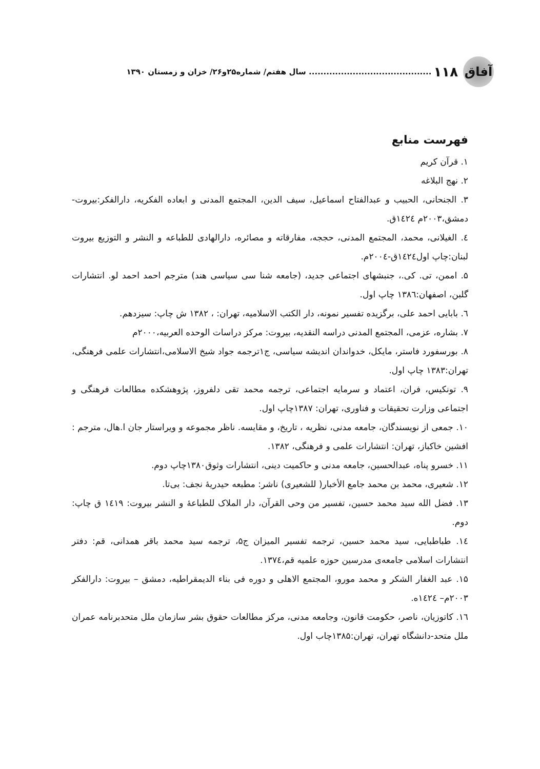آفاق
۱۱۸.......................................... سال هفتم/ شماره۲۵و۲۶/ خزان و زمستان ۱۳۹۰
فهرست منابع
۱. قرآن کریم
۲. نهج البلاغه
۳. الجنحانی، الحبیب و عبدالفتاح اسماعیل، سیف الدین، المجتمع المدنی و ابعاده الفکریه، دارالفکر:بیروت- دمشق،۲۰۰۳م ۱٤۲٤ق.
٤. الغیلانی، محمد، المجتمع المدنی، حججه، مفارقاته و مصائره، دارالهادی للطباعه و النشر و التوزیع بیروت لبنان:چاپ اول۱٤۲٤ق-۲۰۰٤م.
۵. اممن، تی. کی.، جنبشهای اجتماعی جدید، (جامعه شنا سی سیاسی هند) مترجم احمد احمد لو. انتشارات گلبن، اصفهان:۱۳۸٦ چاپ اول.
٦. بابایی احمد علی، برگزیده تفسیر نمونه، دار الکتب الاسلامیه، تهران: ، ۱۳۸۲ ش چاپ: سیزدهم.
۷. بشاره، عزمی، المجتمع المدنی دراسه النقدیه، بیروت: مرکز دراسات الوحده العربیه،۲۰۰۰م
۸. بورسفورد فاستر، مایکل، خدواندان اندیشه سیاسی، ج۱ترجمه جواد شیخ الاسلامی،انتشارات علمی فرهنگی، تهران:۱۳۸۳ چاپ اول.
۹. تونکیس، فران، اعتماد و سرمایه اجتماعی، ترجمه محمد تقی دلفروز، پژوهشکده مطالعات فرهنگی و اجتماعی وزارت تحقیقات و فناوری، تهران: ۱۳۸۷چاپ اول.
۱۰. جمعی از نویسندگان، جامعه مدنی، نظریه ، تاریخ، و مقایسه. ناظر مجموعه و ویراستار جان ا.هال، مترجم : افشین خاکباز، تهران: انتشارات علمی و فرهنگی، ۱۳۸۲.
۱۱. خسرو پناه، عبدالحسین، جامعه مدنی و حاکمیت دینی، انتشارات وثوق۱۳۸۰چاپ دوم.
۱۲. شعیری، محمد بن محمد جامع الأخبار( للشعیری) ناشر: مطبعه حیدریۀ نجف: بی‌تا.
۱۳. فضل الله سید محمد حسین، تفسیر من وحی القرآن، دار الملاک للطباعۀ و النشر بیروت: ۱٤۱۹ ق چاپ: دوم.
۱٤. طباطبایی، سید محمد حسین، ترجمه تفسیر المیزان ج۵، ترجمه سید محمد باقر همدانی، قم: دفتر انتشارات اسلامی جامعه‌ی مدرسین حوزه علمیه قم،۱۳۷٤.
۱۵. عبد الغفار الشکر و محمد مورو، المجتمع الاهلی و دوره فی بناء الدیمقراطیه، دمشق – بیروت: دارالفکر ۲۰۰۳م– ۱٤۲٤ه.
۱٦. کاتوزیان، ناصر، حکومت قانون، وجامعه مدنی، مرکز مطالعات حقوق بشر سازمان ملل متحدبرنامه عمران ملل متحد-دانشگاه تهران، تهران:۱۳۸۵چاب اول.